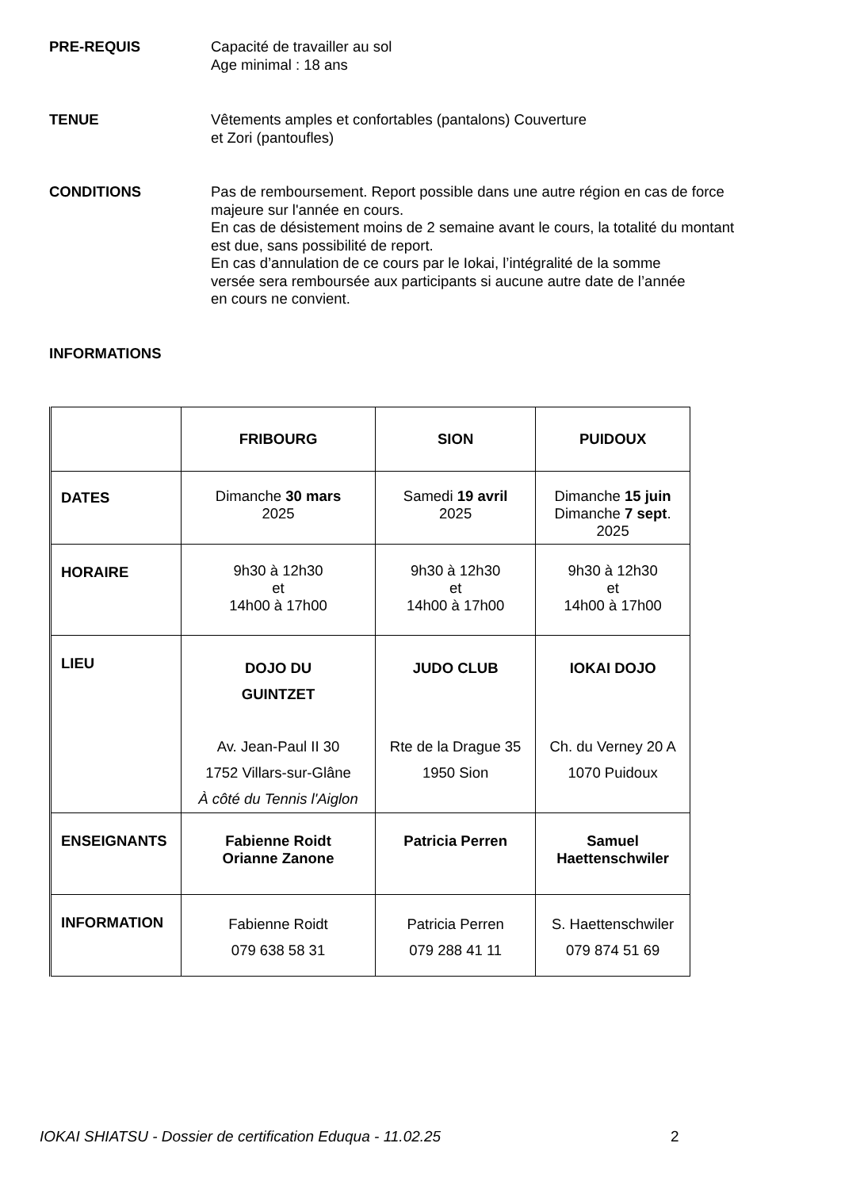PRE-REQUIS
Capacité de travailler au sol
Age minimal : 18 ans
TENUE
Vêtements amples et confortables (pantalons) Couverture
et Zori (pantoufles)
CONDITIONS
Pas de remboursement. Report possible dans une autre région en cas de force
majeure sur l'année en cours.
En cas de désistement moins de 2 semaine avant le cours, la totalité du montant
est due, sans possibilité de report.
En cas d’annulation de ce cours par le Iokai, l’intégralité de la somme
versée sera remboursée aux participants si aucune autre date de l’année
en cours ne convient.
INFORMATIONS
| | FRIBOURG | SION | PUIDOUX |
| DATES | Dimanche 30 mars 2025 | Samedi 19 avril 2025 | Dimanche 15 juin Dimanche 7 sept . 2025 |
| HORAIRE | 9h30 à 12h30 et 14h00 à 17h00 | 9h30 à 12h30 et 14h00 à 17h00 | 9h30 à 12h30 et 14h00 à 17h00 |
| LIEU | DOJO DU GUINTZET Av. Jean-Paul II 30 1752 Villars-sur-Glâne À côté du Tennis l'Aiglon | JUDO CLUB Rte de la Drague 35 1950 Sion | IOKAI DOJO Ch. du Verney 20 A 1070 Puidoux |
| ENSEIGNANTS | Fabienne Roidt Orianne Zanone | Patricia Perren | Samuel Haettenschwiler |
| INFORMATION | Fabienne Roidt 079 638 58 31 | Patricia Perren 079 288 41 11 | S. Haettenschwiler 079 874 51 69 |
IOKAI SHIATSU - Dossier de certification Eduqua - 11.02.25
2